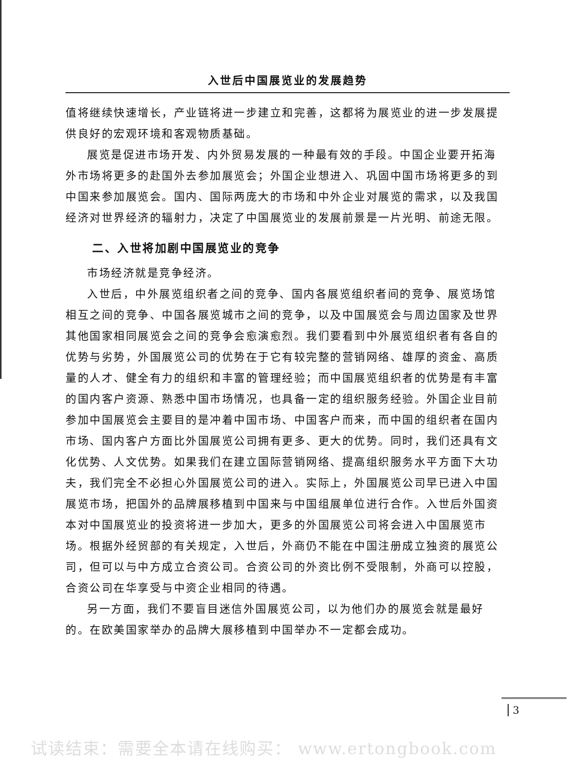入世后中国展览业的发展趋势
值将继续快速增长，产业链将进一步建立和完善，这都将为展览业的进一步发展提供良好的宏观环境和客观物质基础。
展览是促进市场开发、内外贸易发展的一种最有效的手段。中国企业要开拓海外市场将更多的赴国外去参加展览会；外国企业想进入、巩固中国市场将更多的到中国来参加展览会。国内、国际两庞大的市场和中外企业对展览的需求，以及我国经济对世界经济的辐射力，决定了中国展览业的发展前景是一片光明、前途无限。
二、入世将加剧中国展览业的竞争
市场经济就是竞争经济。
入世后，中外展览组织者之间的竞争、国内各展览组织者间的竞争、展览场馆相互之间的竞争、中国各展览城市之间的竞争，以及中国展览会与周边国家及世界其他国家相同展览会之间的竞争会愈演愈烈。我们要看到中外展览组织者有各自的优势与劣势，外国展览公司的优势在于它有较完整的营销网络、雄厚的资金、高质量的人才、健全有力的组织和丰富的管理经验；而中国展览组织者的优势是有丰富的国内客户资源、熟悉中国市场情况，也具备一定的组织服务经验。外国企业目前参加中国展览会主要目的是冲着中国市场、中国客户而来，而中国的组织者在国内市场、国内客户方面比外国展览公司拥有更多、更大的优势。同时，我们还具有文化优势、人文优势。如果我们在建立国际营销网络、提高组织服务水平方面下大功夫，我们完全不必担心外国展览公司的进入。实际上，外国展览公司早已进入中国展览市场，把国外的品牌展移植到中国来与中国组展单位进行合作。入世后外国资本对中国展览业的投资将进一步加大，更多的外国展览公司将会进入中国展览市场。根据外经贸部的有关规定，入世后，外商仍不能在中国注册成立独资的展览公司，但可以与中方成立合资公司。合资公司的外资比例不受限制，外商可以控股，合资公司在华享受与中资企业相同的待遇。
另一方面，我们不要盲目迷信外国展览公司，以为他们办的展览会就是最好的。在欧美国家举办的品牌大展移植到中国举办不一定都会成功。
3
试读结束：需要全本请在线购买： www.ertongbook.com